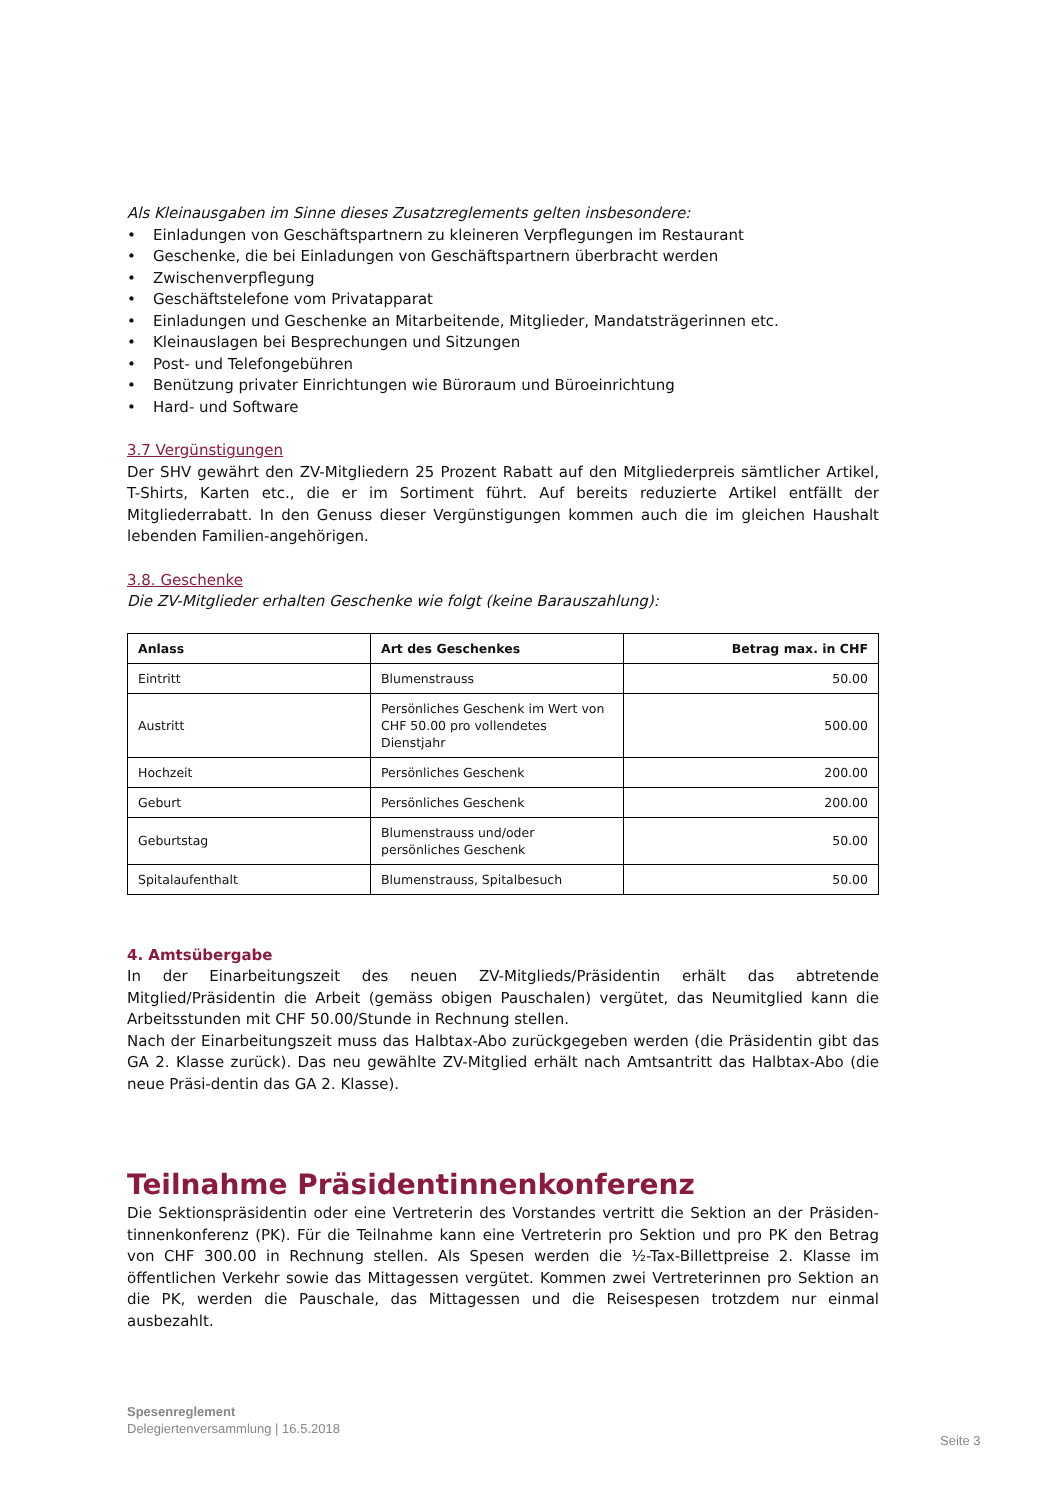Als Kleinausgaben im Sinne dieses Zusatzreglements gelten insbesondere:
• Einladungen von Geschäftspartnern zu kleineren Verpflegungen im Restaurant
• Geschenke, die bei Einladungen von Geschäftspartnern überbracht werden
• Zwischenverpflegung
• Geschäftstelefone vom Privatapparat
• Einladungen und Geschenke an Mitarbeitende, Mitglieder, Mandatsträgerinnen etc.
• Kleinauslagen bei Besprechungen und Sitzungen
• Post- und Telefongebühren
• Benützung privater Einrichtungen wie Büroraum und Büroeinrichtung
• Hard- und Software
3.7 Vergünstigungen
Der SHV gewährt den ZV-Mitgliedern 25 Prozent Rabatt auf den Mitgliederpreis sämtlicher Artikel, T-Shirts, Karten etc., die er im Sortiment führt. Auf bereits reduzierte Artikel entfällt der Mitgliederrabatt. In den Genuss dieser Vergünstigungen kommen auch die im gleichen Haushalt lebenden Familien-angehörigen.
3.8. Geschenke
Die ZV-Mitglieder erhalten Geschenke wie folgt (keine Barauszahlung):
| Anlass | Art des Geschenkes | Betrag max. in CHF |
| --- | --- | --- |
| Eintritt | Blumenstrauss | 50.00 |
| Austritt | Persönliches Geschenk im Wert von CHF 50.00 pro vollendetes Dienstjahr | 500.00 |
| Hochzeit | Persönliches Geschenk | 200.00 |
| Geburt | Persönliches Geschenk | 200.00 |
| Geburtstag | Blumenstrauss und/oder persönliches Geschenk | 50.00 |
| Spitalaufenthalt | Blumenstrauss, Spitalbesuch | 50.00 |
4. Amtsübergabe
In der Einarbeitungszeit des neuen ZV-Mitglieds/Präsidentin erhält das abtretende Mitglied/Präsidentin die Arbeit (gemäss obigen Pauschalen) vergütet, das Neumitglied kann die Arbeitsstunden mit CHF 50.00/Stunde in Rechnung stellen.
Nach der Einarbeitungszeit muss das Halbtax-Abo zurückgegeben werden (die Präsidentin gibt das GA 2. Klasse zurück). Das neu gewählte ZV-Mitglied erhält nach Amtsantritt das Halbtax-Abo (die neue Präsi-dentin das GA 2. Klasse).
Teilnahme Präsidentinnenkonferenz
Die Sektionspräsidentin oder eine Vertreterin des Vorstandes vertritt die Sektion an der Präsiden-tinnenkonferenz (PK). Für die Teilnahme kann eine Vertreterin pro Sektion und pro PK den Betrag von CHF 300.00 in Rechnung stellen. Als Spesen werden die ½-Tax-Billettpreise 2. Klasse im öffentlichen Verkehr sowie das Mittagessen vergütet. Kommen zwei Vertreterinnen pro Sektion an die PK, werden die Pauschale, das Mittagessen und die Reisespesen trotzdem nur einmal ausbezahlt.
Spesenreglement
Delegiertenversammlung | 16.5.2018
Seite 3